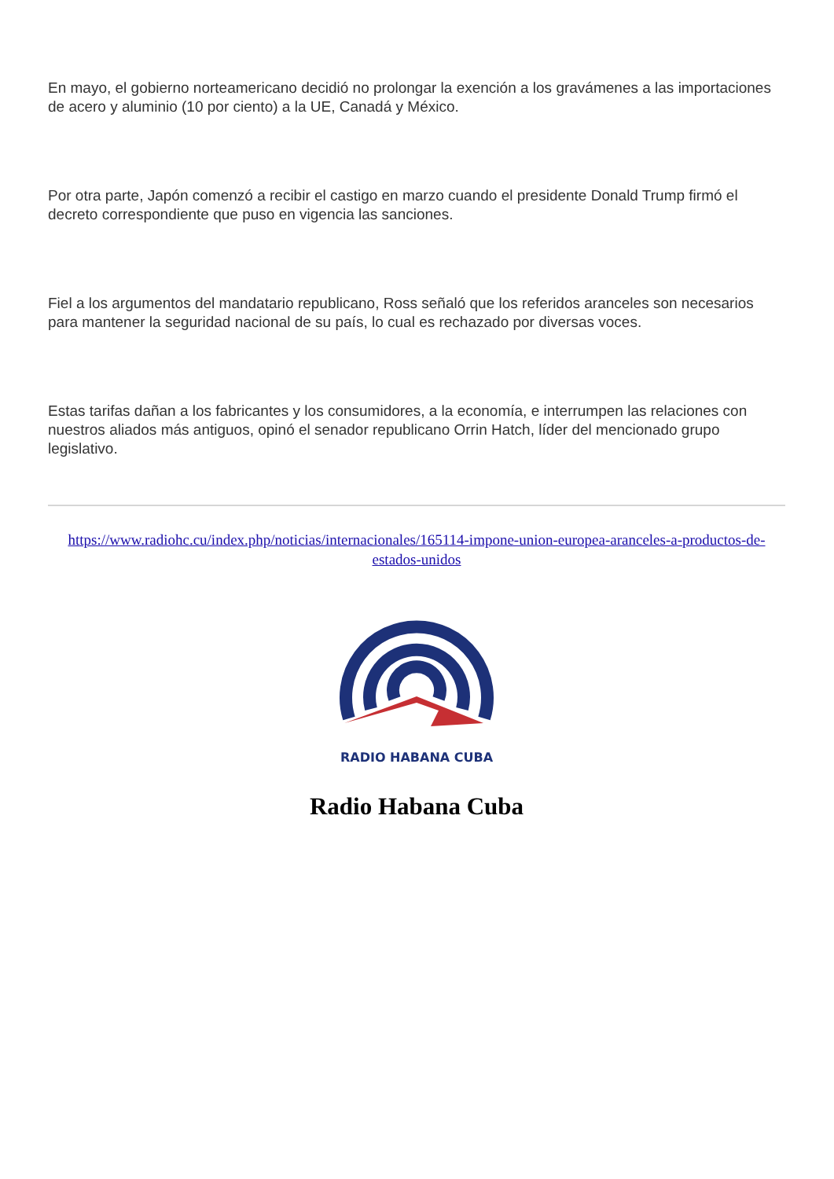En mayo, el gobierno norteamericano decidió no prolongar la exención a los gravámenes a las importaciones de acero y aluminio (10 por ciento) a la UE, Canadá y México.
Por otra parte, Japón comenzó a recibir el castigo en marzo cuando el presidente Donald Trump firmó el decreto correspondiente que puso en vigencia las sanciones.
Fiel a los argumentos del mandatario republicano, Ross señaló que los referidos aranceles son necesarios para mantener la seguridad nacional de su país, lo cual es rechazado por diversas voces.
Estas tarifas dañan a los fabricantes y los consumidores, a la economía, e interrumpen las relaciones con nuestros aliados más antiguos, opinó el senador republicano Orrin Hatch, líder del mencionado grupo legislativo.
https://www.radiohc.cu/index.php/noticias/internacionales/165114-impone-union-europea-aranceles-a-productos-de-estados-unidos
RADIO HABANA CUBA
Radio Habana Cuba